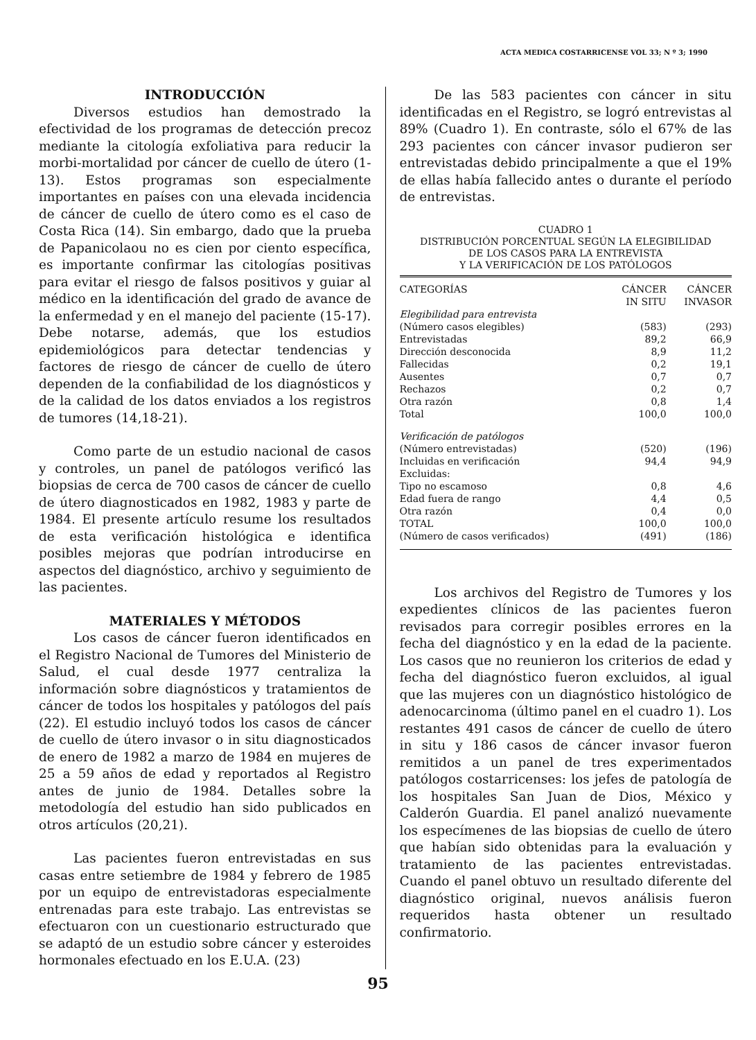ACTA MEDICA COSTARRICENSE VOL 33; N º 3; 1990
INTRODUCCIÓN
Diversos estudios han demostrado la efectividad de los programas de detección precoz mediante la citología exfoliativa para reducir la morbi-mortalidad por cáncer de cuello de útero (1-13). Estos programas son especialmente importantes en países con una elevada incidencia de cáncer de cuello de útero como es el caso de Costa Rica (14). Sin embargo, dado que la prueba de Papanicolaou no es cien por ciento específica, es importante confirmar las citologías positivas para evitar el riesgo de falsos positivos y guiar al médico en la identificación del grado de avance de la enfermedad y en el manejo del paciente (15-17). Debe notarse, además, que los estudios epidemiológicos para detectar tendencias y factores de riesgo de cáncer de cuello de útero dependen de la confiabilidad de los diagnósticos y de la calidad de los datos enviados a los registros de tumores (14,18-21).
Como parte de un estudio nacional de casos y controles, un panel de patólogos verificó las biopsias de cerca de 700 casos de cáncer de cuello de útero diagnosticados en 1982, 1983 y parte de 1984. El presente artículo resume los resultados de esta verificación histológica e identifica posibles mejoras que podrían introducirse en aspectos del diagnóstico, archivo y seguimiento de las pacientes.
MATERIALES Y MÉTODOS
Los casos de cáncer fueron identificados en el Registro Nacional de Tumores del Ministerio de Salud, el cual desde 1977 centraliza la información sobre diagnósticos y tratamientos de cáncer de todos los hospitales y patólogos del país (22). El estudio incluyó todos los casos de cáncer de cuello de útero invasor o in situ diagnosticados de enero de 1982 a marzo de 1984 en mujeres de 25 a 59 años de edad y reportados al Registro antes de junio de 1984. Detalles sobre la metodología del estudio han sido publicados en otros artículos (20,21).
Las pacientes fueron entrevistadas en sus casas entre setiembre de 1984 y febrero de 1985 por un equipo de entrevistadoras especialmente entrenadas para este trabajo. Las entrevistas se efectuaron con un cuestionario estructurado que se adaptó de un estudio sobre cáncer y esteroides hormonales efectuado en los E.U.A. (23)
De las 583 pacientes con cáncer in situ identificadas en el Registro, se logró entrevistas al 89% (Cuadro 1). En contraste, sólo el 67% de las 293 pacientes con cáncer invasor pudieron ser entrevistadas debido principalmente a que el 19% de ellas había fallecido antes o durante el período de entrevistas.
CUADRO 1
DISTRIBUCIÓN PORCENTUAL SEGÚN LA ELEGIBILIDAD
DE LOS CASOS PARA LA ENTREVISTA
Y LA VERIFICACIÓN DE LOS PATÓLOGOS
| CATEGORÍAS | CÁNCER IN SITU | CÁNCER INVASOR |
| --- | --- | --- |
| Elegibilidad para entrevista | | |
| (Número casos elegibles) | (583) | (293) |
| Entrevistadas | 89,2 | 66,9 |
| Dirección desconocida | 8,9 | 11,2 |
| Fallecidas | 0,2 | 19,1 |
| Ausentes | 0,7 | 0,7 |
| Rechazos | 0,2 | 0,7 |
| Otra razón | 0,8 | 1,4 |
| Total | 100,0 | 100,0 |
| Verificación de patólogos | | |
| (Número entrevistadas) | (520) | (196) |
| Incluidas en verificación | 94,4 | 94,9 |
| Excluidas: | | |
| Tipo no escamoso | 0,8 | 4,6 |
| Edad fuera de rango | 4,4 | 0,5 |
| Otra razón | 0,4 | 0,0 |
| TOTAL | 100,0 | 100,0 |
| (Número de casos verificados) | (491) | (186) |
Los archivos del Registro de Tumores y los expedientes clínicos de las pacientes fueron revisados para corregir posibles errores en la fecha del diagnóstico y en la edad de la paciente. Los casos que no reunieron los criterios de edad y fecha del diagnóstico fueron excluidos, al igual que las mujeres con un diagnóstico histológico de adenocarcinoma (último panel en el cuadro 1). Los restantes 491 casos de cáncer de cuello de útero in situ y 186 casos de cáncer invasor fueron remitidos a un panel de tres experimentados patólogos costarricenses: los jefes de patología de los hospitales San Juan de Dios, México y Calderón Guardia. El panel analizó nuevamente los especímenes de las biopsias de cuello de útero que habían sido obtenidas para la evaluación y tratamiento de las pacientes entrevistadas. Cuando el panel obtuvo un resultado diferente del diagnóstico original, nuevos análisis fueron requeridos hasta obtener un resultado confirmatorio.
95